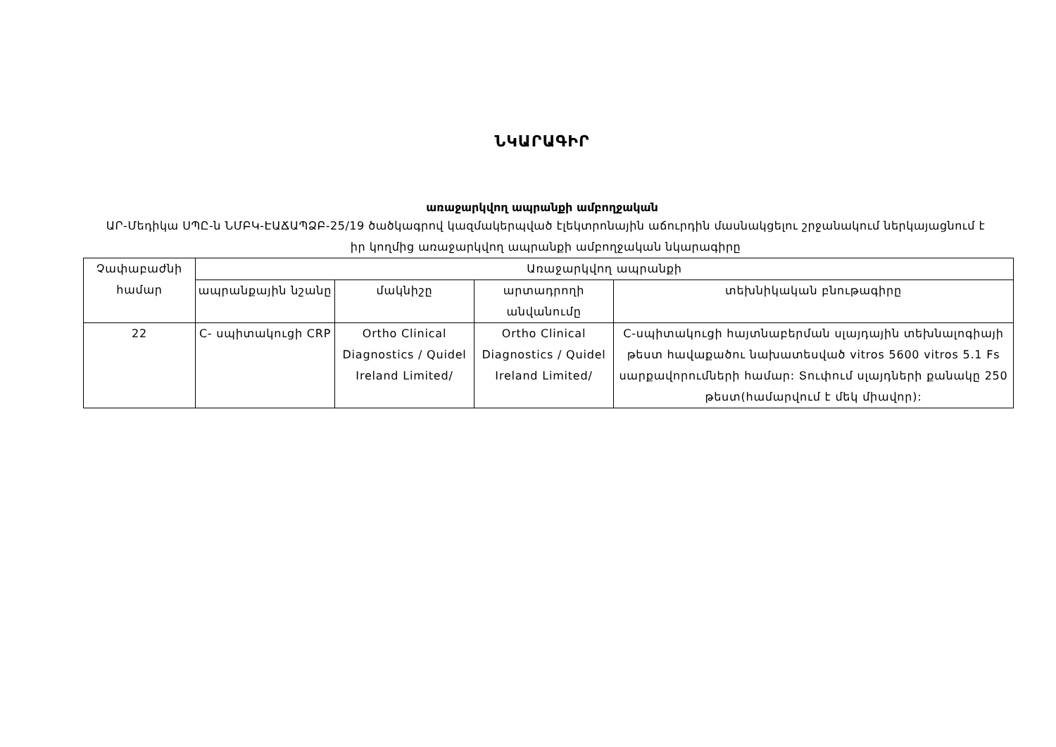ՆԿԱՐԱԳԻՐ
առաջարկվող ապրանքի ամբողջական
ԱՐ-Մեդիկա ՍՊԸ-ն ՆՄԲԿ-ԷԱՃԱՊՁԲ-25/19 ծածկագրով կազմակերպված էլեկտրոնային աճուրդին մասնակցելու շրջանակում ներկայացնում է իր կողմից առաջարկվող ապրանքի ամբողջական նկարագիրը
| Չափաբաժնի համար | Առաջարկվող ապրանքի | | | |
| --- | --- | --- | --- | --- |
| | ապրանքային նշանը | մակնիշը | արտադրողի անվանումը | տեխնիկական բնութագիրը |
| 22 | C- սպիտակուցի CRP | Ortho Clinical Diagnostics / Quidel Ireland Limited/ | Ortho Clinical Diagnostics / Quidel Ireland Limited/ | C-սպիտակուցի հայտնաբերման սլայդային տեխնալոգիայի թեստ հավաքածու նախատեսված vitros 5600 vitros 5.1 Fs սարքավորումների համար: Տուփում սլայդների քանակը 250 թեստ(համարվում է մեկ միավոր): |